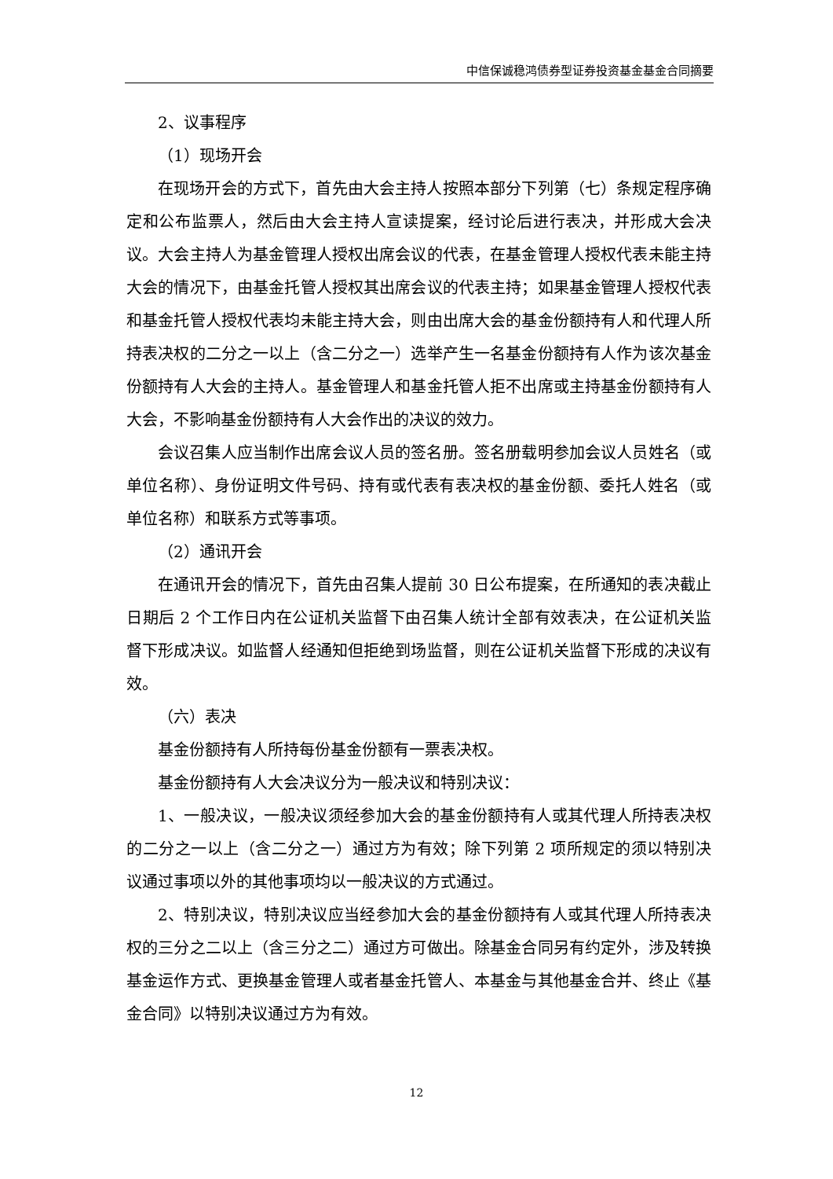中信保诚稳鸿债券型证券投资基金基金合同摘要
2、议事程序
（1）现场开会
在现场开会的方式下，首先由大会主持人按照本部分下列第（七）条规定程序确定和公布监票人，然后由大会主持人宣读提案，经讨论后进行表决，并形成大会决议。大会主持人为基金管理人授权出席会议的代表，在基金管理人授权代表未能主持大会的情况下，由基金托管人授权其出席会议的代表主持；如果基金管理人授权代表和基金托管人授权代表均未能主持大会，则由出席大会的基金份额持有人和代理人所持表决权的二分之一以上（含二分之一）选举产生一名基金份额持有人作为该次基金份额持有人大会的主持人。基金管理人和基金托管人拒不出席或主持基金份额持有人大会，不影响基金份额持有人大会作出的决议的效力。
会议召集人应当制作出席会议人员的签名册。签名册载明参加会议人员姓名（或单位名称）、身份证明文件号码、持有或代表有表决权的基金份额、委托人姓名（或单位名称）和联系方式等事项。
（2）通讯开会
在通讯开会的情况下，首先由召集人提前 30 日公布提案，在所通知的表决截止日期后 2 个工作日内在公证机关监督下由召集人统计全部有效表决，在公证机关监督下形成决议。如监督人经通知但拒绝到场监督，则在公证机关监督下形成的决议有效。
（六）表决
基金份额持有人所持每份基金份额有一票表决权。
基金份额持有人大会决议分为一般决议和特别决议：
1、一般决议，一般决议须经参加大会的基金份额持有人或其代理人所持表决权的二分之一以上（含二分之一）通过方为有效；除下列第 2 项所规定的须以特别决议通过事项以外的其他事项均以一般决议的方式通过。
2、特别决议，特别决议应当经参加大会的基金份额持有人或其代理人所持表决权的三分之二以上（含三分之二）通过方可做出。除基金合同另有约定外，涉及转换基金运作方式、更换基金管理人或者基金托管人、本基金与其他基金合并、终止《基金合同》以特别决议通过方为有效。
12